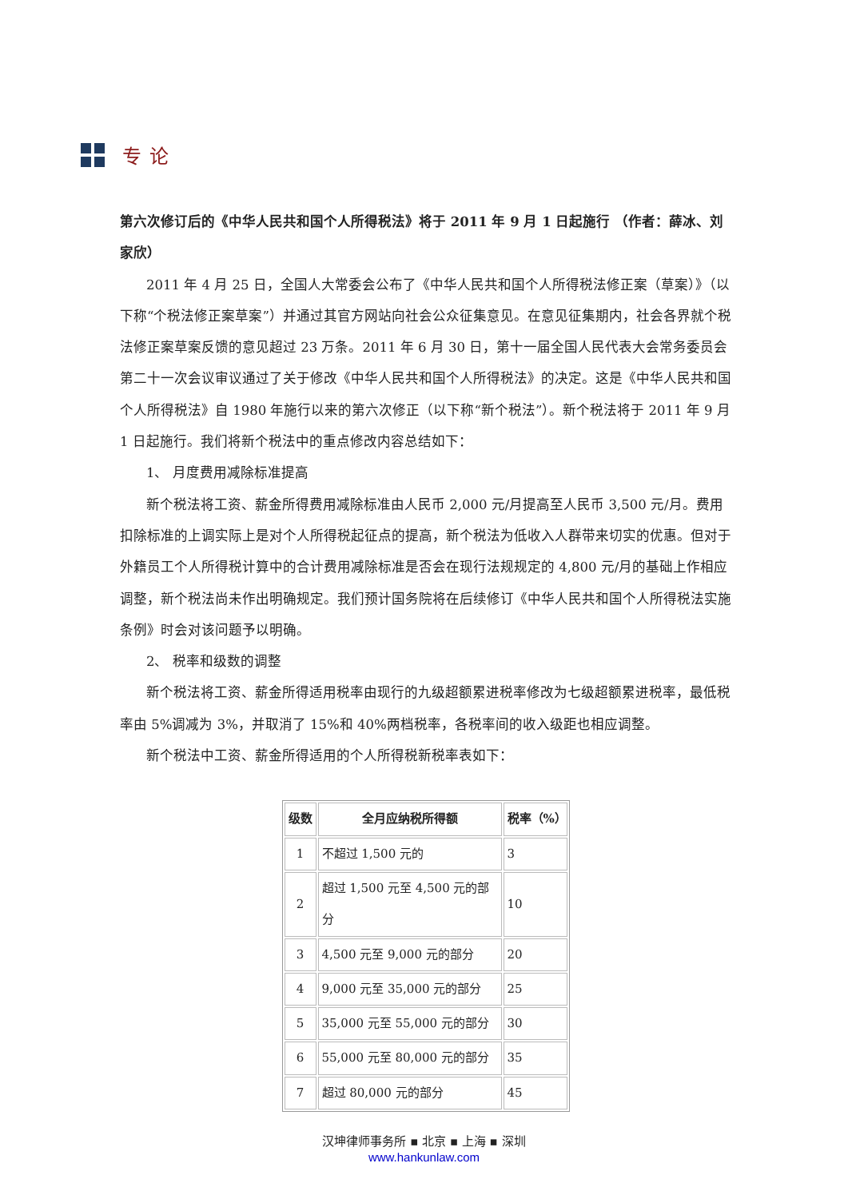专论
第六次修订后的《中华人民共和国个人所得税法》将于 2011 年 9 月 1 日起施行 （作者：薛冰、刘家欣）
2011 年 4 月 25 日，全国人大常委会公布了《中华人民共和国个人所得税法修正案（草案）》（以下称“个税法修正案草案”）并通过其官方网站向社会公众征集意见。在意见征集期内，社会各界就个税法修正案草案反馈的意见超过 23 万条。2011 年 6 月 30 日，第十一届全国人民代表大会常务委员会第二十一次会议审议通过了关于修改《中华人民共和国个人所得税法》的决定。这是《中华人民共和国个人所得税法》自 1980 年施行以来的第六次修正（以下称“新个税法”）。新个税法将于 2011 年 9 月 1 日起施行。我们将新个税法中的重点修改内容总结如下：
1、 月度费用减除标准提高
新个税法将工资、薪金所得费用减除标准由人民币 2,000 元/月提高至人民币 3,500 元/月。费用扣除标准的上调实际上是对个人所得税起征点的提高，新个税法为低收入人群带来切实的优惠。但对于外籍员工个人所得税计算中的合计费用减除标准是否会在现行法规规定的 4,800 元/月的基础上作相应调整，新个税法尚未作出明确规定。我们预计国务院将在后续修订《中华人民共和国个人所得税法实施条例》时会对该问题予以明确。
2、 税率和级数的调整
新个税法将工资、薪金所得适用税率由现行的九级超额累进税率修改为七级超额累进税率，最低税率由 5%调减为 3%，并取消了 15%和 40%两档税率，各税率间的收入级距也相应调整。
新个税法中工资、薪金所得适用的个人所得税新税率表如下：
| 级数 | 全月应纳税所得额 | 税率（%） |
| --- | --- | --- |
| 1 | 不超过 1,500 元的 | 3 |
| 2 | 超过 1,500 元至 4,500 元的部分 | 10 |
| 3 | 4,500 元至 9,000 元的部分 | 20 |
| 4 | 9,000 元至 35,000 元的部分 | 25 |
| 5 | 35,000 元至 55,000 元的部分 | 30 |
| 6 | 55,000 元至 80,000 元的部分 | 35 |
| 7 | 超过 80,000 元的部分 | 45 |
汉坤律师事务所 ▪ 北京 ▪ 上海 ▪ 深圳
www.hankunlaw.com